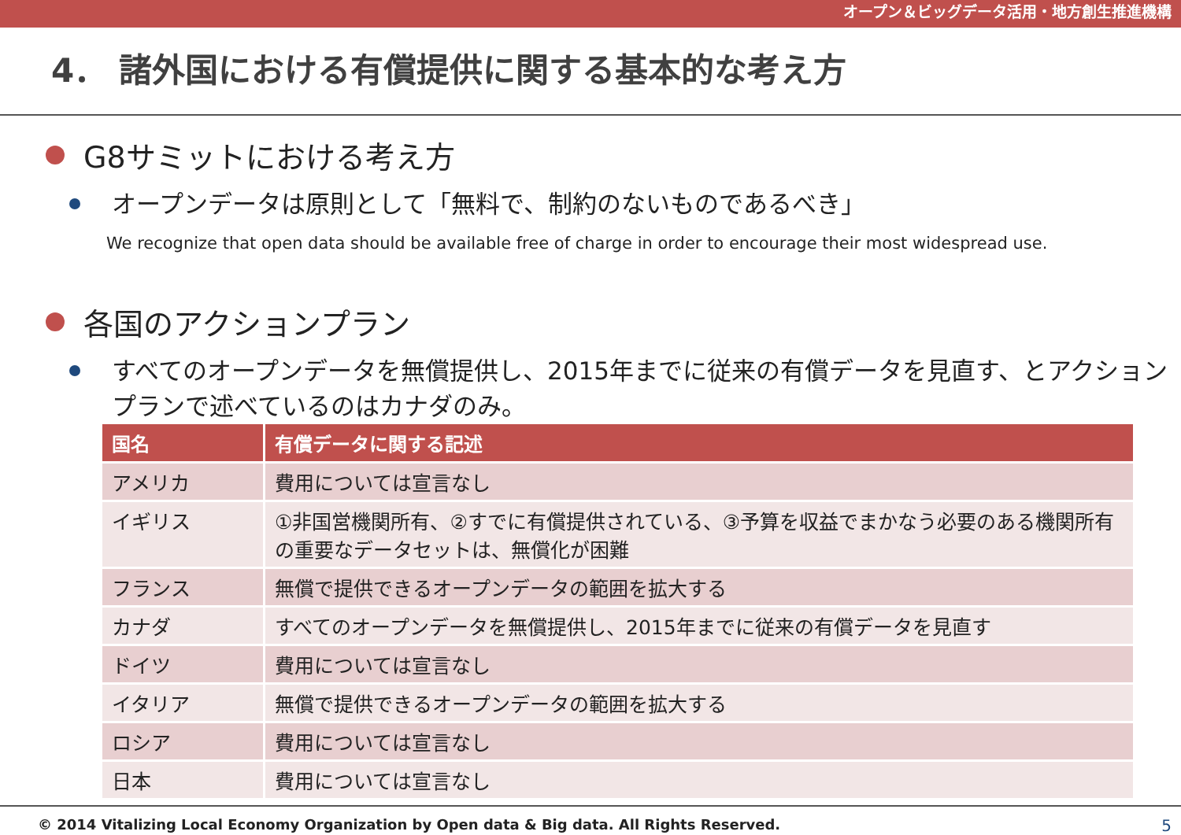オープン＆ビッグデータ活用・地方創生推進機構
4． 諸外国における有償提供に関する基本的な考え方
G8サミットにおける考え方
オープンデータは原則として「無料で、制約のないものであるべき」
We recognize that open data should be available free of charge in order to encourage their most widespread use.
各国のアクションプラン
すべてのオープンデータを無償提供し、2015年までに従来の有償データを見直す、とアクションプランで述べているのはカナダのみ。
| 国名 | 有償データに関する記述 |
| --- | --- |
| アメリカ | 費用については宣言なし |
| イギリス | ①非国営機関所有、②すでに有償提供されている、③予算を収益でまかなう必要のある機関所有の重要なデータセットは、無償化が困難 |
| フランス | 無償で提供できるオープンデータの範囲を拡大する |
| カナダ | すべてのオープンデータを無償提供し、2015年までに従来の有償データを見直す |
| ドイツ | 費用については宣言なし |
| イタリア | 無償で提供できるオープンデータの範囲を拡大する |
| ロシア | 費用については宣言なし |
| 日本 | 費用については宣言なし |
© 2014 Vitalizing Local Economy Organization by Open data & Big data. All Rights Reserved. 5